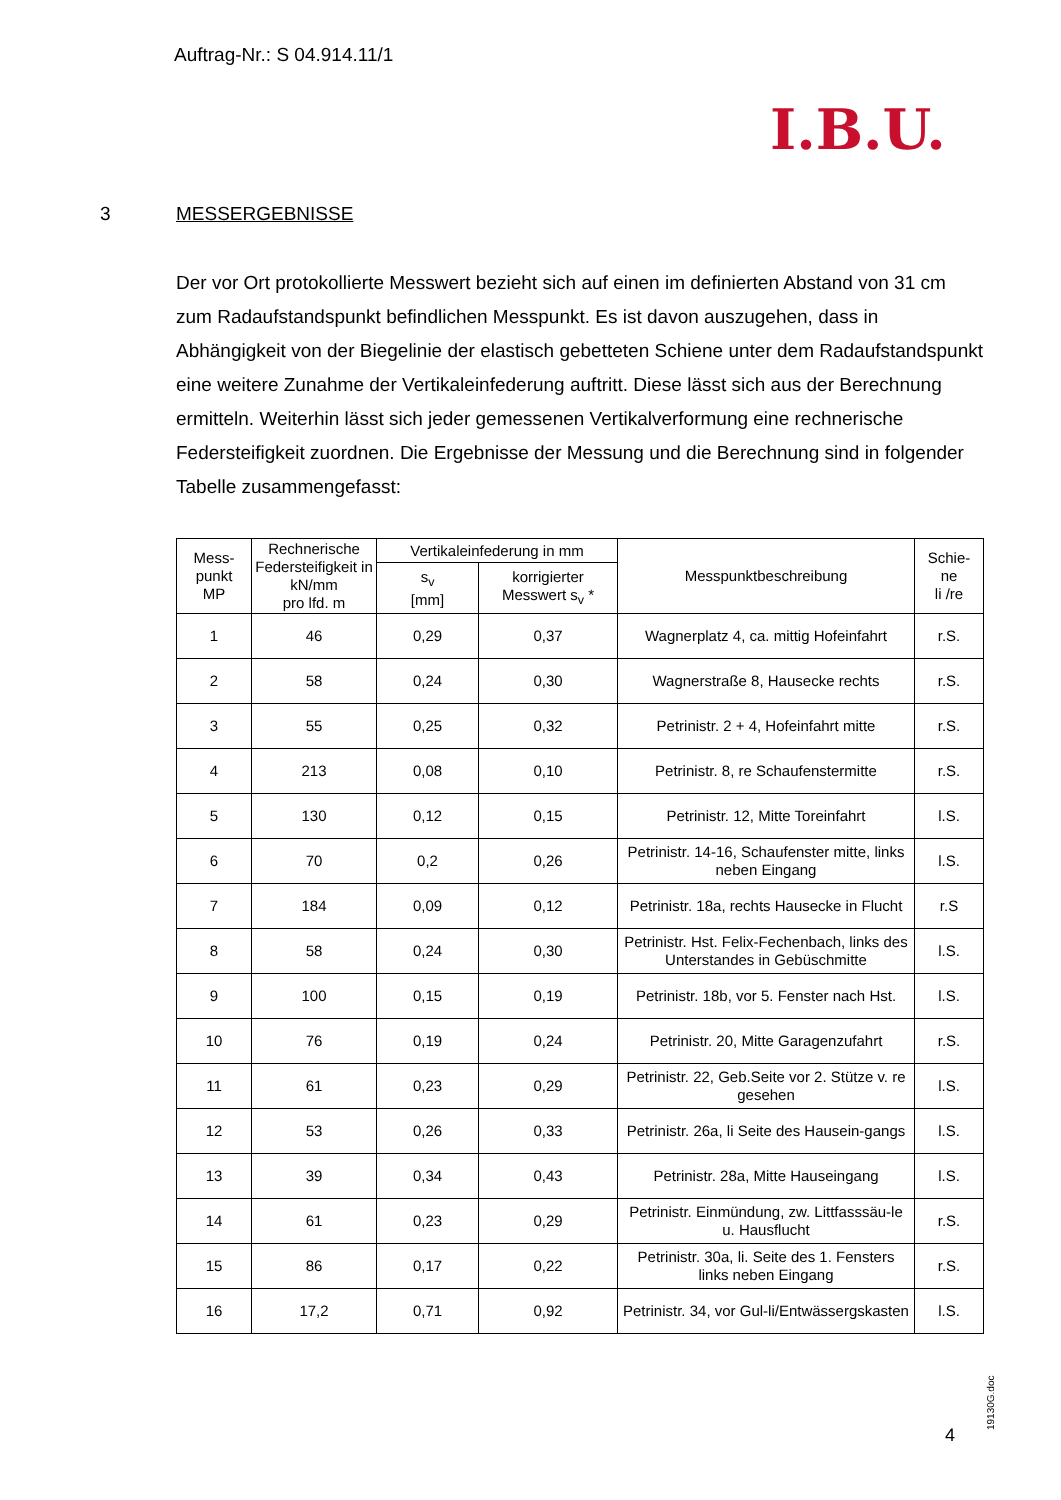Auftrag-Nr.: S 04.914.11/1
I.B.U.
3 MESSERGEBNISSE
Der vor Ort protokollierte Messwert bezieht sich auf einen im definierten Abstand von 31 cm zum Radaufstandspunkt befindlichen Messpunkt. Es ist davon auszugehen, dass in Abhängigkeit von der Biegelinie der elastisch gebetteten Schiene unter dem Radaufstandspunkt eine weitere Zunahme der Vertikaleinfederung auftritt. Diese lässt sich aus der Berechnung ermitteln. Weiterhin lässt sich jeder gemessenen Vertikalverformung eine rechnerische Federsteifigkeit zuordnen. Die Ergebnisse der Messung und die Berechnung sind in folgender Tabelle zusammengefasst:
| Mess- punkt MP | Rechnerische Federsteifigkeit in kN/mm pro lfd. m | Vertikaleinfederung in mm | | Messpunktbeschreibung | Schie- ne li /re |
| --- | --- | --- | --- | --- | --- |
| | | s<sub>v</sub> [mm] | korrigierter Messwert s<sub>v</sub> * | | |
| 1 | 46 | 0,29 | 0,37 | Wagnerplatz 4, ca. mittig Hofeinfahrt | r.S. |
| 2 | 58 | 0,24 | 0,30 | Wagnerstraße 8, Hausecke rechts | r.S. |
| 3 | 55 | 0,25 | 0,32 | Petrinistr. 2 + 4, Hofeinfahrt mitte | r.S. |
| 4 | 213 | 0,08 | 0,10 | Petrinistr. 8, re Schaufenstermitte | r.S. |
| 5 | 130 | 0,12 | 0,15 | Petrinistr. 12, Mitte Toreinfahrt | l.S. |
| 6 | 70 | 0,2 | 0,26 | Petrinistr. 14-16, Schaufenster mitte, links neben Eingang | l.S. |
| 7 | 184 | 0,09 | 0,12 | Petrinistr. 18a, rechts Hausecke in Flucht | r.S |
| 8 | 58 | 0,24 | 0,30 | Petrinistr. Hst. Felix-Fechenbach, links des Unterstandes in Gebüschmitte | l.S. |
| 9 | 100 | 0,15 | 0,19 | Petrinistr. 18b, vor 5. Fenster nach Hst. | l.S. |
| 10 | 76 | 0,19 | 0,24 | Petrinistr. 20, Mitte Garagenzufahrt | r.S. |
| 11 | 61 | 0,23 | 0,29 | Petrinistr. 22, Geb.Seite vor 2. Stütze v. re gesehen | l.S. |
| 12 | 53 | 0,26 | 0,33 | Petrinistr. 26a, li Seite des Hausein-gangs | l.S. |
| 13 | 39 | 0,34 | 0,43 | Petrinistr. 28a, Mitte Hauseingang | l.S. |
| 14 | 61 | 0,23 | 0,29 | Petrinistr. Einmündung, zw. Littfasssäu-le u. Hausflucht | r.S. |
| 15 | 86 | 0,17 | 0,22 | Petrinistr. 30a, li. Seite des 1. Fensters links neben Eingang | r.S. |
| 16 | 17,2 | 0,71 | 0,92 | Petrinistr. 34, vor Gul-li/Entwässergskasten | l.S. |
4 19130G.doc